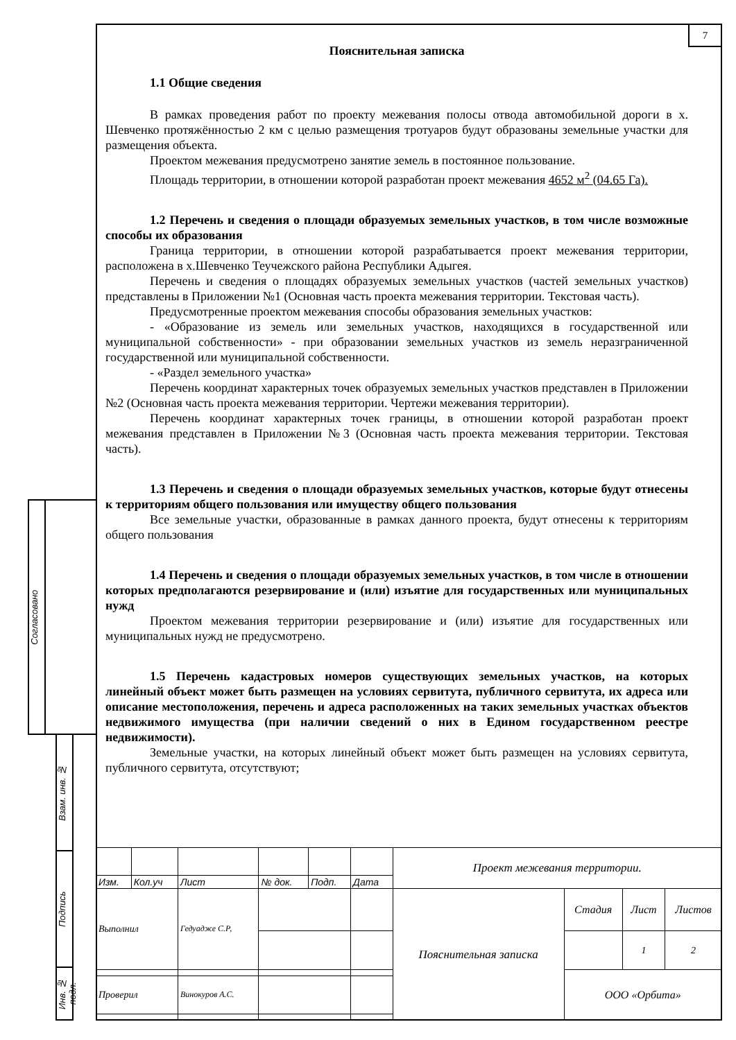7
Пояснительная записка
1.1 Общие сведения
В рамках проведения работ по проекту межевания полосы отвода автомобильной дороги в х. Шевченко протяжённостью 2 км с целью размещения тротуаров будут образованы земельные участки для размещения объекта.
Проектом межевания предусмотрено занятие земель в постоянное пользование.
Площадь территории, в отношении которой разработан проект межевания 4652 м<sup>2</sup> (04.65 Га).
1.2 Перечень и сведения о площади образуемых земельных участков, в том числе возможные способы их образования
Граница территории, в отношении которой разрабатывается проект межевания территории, расположена в х.Шевченко Теучежского района Республики Адыгея.
Перечень и сведения о площадях образуемых земельных участков (частей земельных участков) представлены в Приложении №1 (Основная часть проекта межевания территории. Текстовая часть).
Предусмотренные проектом межевания способы образования земельных участков:
- «Образование из земель или земельных участков, находящихся в государственной или муниципальной собственности» - при образовании земельных участков из земель неразграниченной государственной или муниципальной собственности.
- «Раздел земельного участка»
Перечень координат характерных точек образуемых земельных участков представлен в Приложении №2 (Основная часть проекта межевания территории. Чертежи межевания территории).
Перечень координат характерных точек границы, в отношении которой разработан проект межевания представлен в Приложении №3 (Основная часть проекта межевания территории. Текстовая часть).
1.3 Перечень и сведения о площади образуемых земельных участков, которые будут отнесены к территориям общего пользования или имуществу общего пользования
Все земельные участки, образованные в рамках данного проекта, будут отнесены к территориям общего пользования
1.4 Перечень и сведения о площади образуемых земельных участков, в том числе в отношении которых предполагаются резервирование и (или) изъятие для государственных или муниципальных нужд
Проектом межевания территории резервирование и (или) изъятие для государственных или муниципальных нужд не предусмотрено.
1.5 Перечень кадастровых номеров существующих земельных участков, на которых линейный объект может быть размещен на условиях сервитута, публичного сервитута, их адреса или описание местоположения, перечень и адреса расположенных на таких земельных участках объектов недвижимого имущества (при наличии сведений о них в Едином государственном реестре недвижимости).
Земельные участки, на которых линейный объект может быть размещен на условиях сервитута, публичного сервитута, отсутствуют;
Согласовано
Взам. инв. №
Подпись
Инв. № подл.
| | | | | | | Проект межевания территории. | | | |
| Изм. | Кол.уч | Лист | № док. | Подп. | Дата | | | | |
| Выполнил | | Гедуадже С.Р, | | | | Пояснительная записка | Стадия | Лист | Листов |
| | | | | | | | | 1 | 2 |
| | | | | | | | ООО «Орбита» | | |
| Проверил | | Винокуров А.С. | | | | | | | |